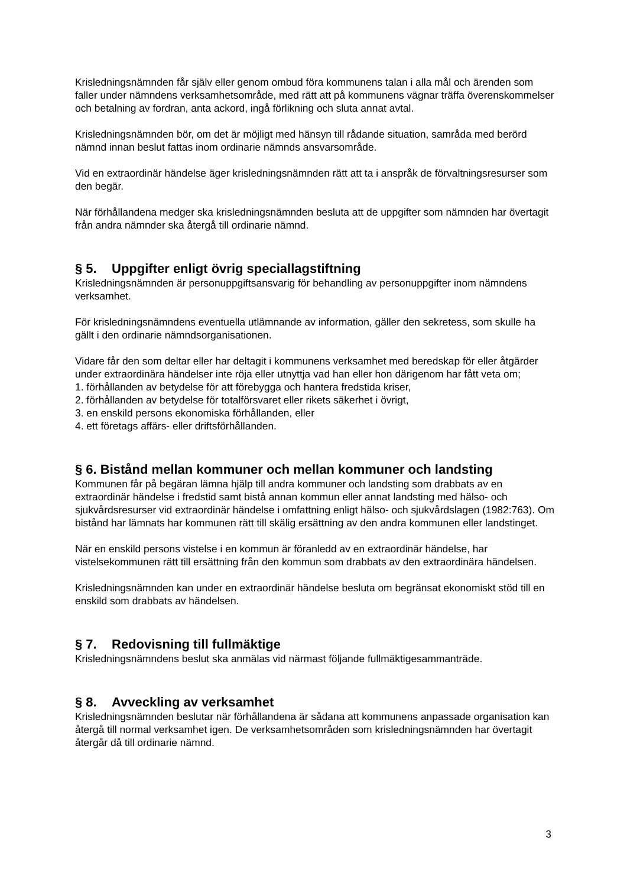Krisledningsnämnden får själv eller genom ombud föra kommunens talan i alla mål och ärenden som faller under nämndens verksamhetsområde, med rätt att på kommunens vägnar träffa överenskommelser och betalning av fordran, anta ackord, ingå förlikning och sluta annat avtal.
Krisledningsnämnden bör, om det är möjligt med hänsyn till rådande situation, samråda med berörd nämnd innan beslut fattas inom ordinarie nämnds ansvarsområde.
Vid en extraordinär händelse äger krisledningsnämnden rätt att ta i anspråk de förvaltningsresurser som den begär.
När förhållandena medger ska krisledningsnämnden besluta att de uppgifter som nämnden har övertagit från andra nämnder ska återgå till ordinarie nämnd.
§ 5. Uppgifter enligt övrig speciallagstiftning
Krisledningsnämnden är personuppgiftsansvarig för behandling av personuppgifter inom nämndens verksamhet.
För krisledningsnämndens eventuella utlämnande av information, gäller den sekretess, som skulle ha gällt i den ordinarie nämndsorganisationen.
Vidare får den som deltar eller har deltagit i kommunens verksamhet med beredskap för eller åtgärder under extraordinära händelser inte röja eller utnyttja vad han eller hon därigenom har fått veta om;
1. förhållanden av betydelse för att förebygga och hantera fredstida kriser,
2. förhållanden av betydelse för totalförsvaret eller rikets säkerhet i övrigt,
3. en enskild persons ekonomiska förhållanden, eller
4. ett företags affärs- eller driftsförhållanden.
§ 6. Bistånd mellan kommuner och mellan kommuner och landsting
Kommunen får på begäran lämna hjälp till andra kommuner och landsting som drabbats av en extraordinär händelse i fredstid samt bistå annan kommun eller annat landsting med hälso- och sjukvårdsresurser vid extraordinär händelse i omfattning enligt hälso- och sjukvårdslagen (1982:763). Om bistånd har lämnats har kommunen rätt till skälig ersättning av den andra kommunen eller landstinget.
När en enskild persons vistelse i en kommun är föranledd av en extraordinär händelse, har vistelsekommunen rätt till ersättning från den kommun som drabbats av den extraordinära händelsen.
Krisledningsnämnden kan under en extraordinär händelse besluta om begränsat ekonomiskt stöd till en enskild som drabbats av händelsen.
§ 7. Redovisning till fullmäktige
Krisledningsnämndens beslut ska anmälas vid närmast följande fullmäktigesammanträde.
§ 8. Avveckling av verksamhet
Krisledningsnämnden beslutar när förhållandena är sådana att kommunens anpassade organisation kan återgå till normal verksamhet igen. De verksamhetsområden som krisledningsnämnden har övertagit återgår då till ordinarie nämnd.
3